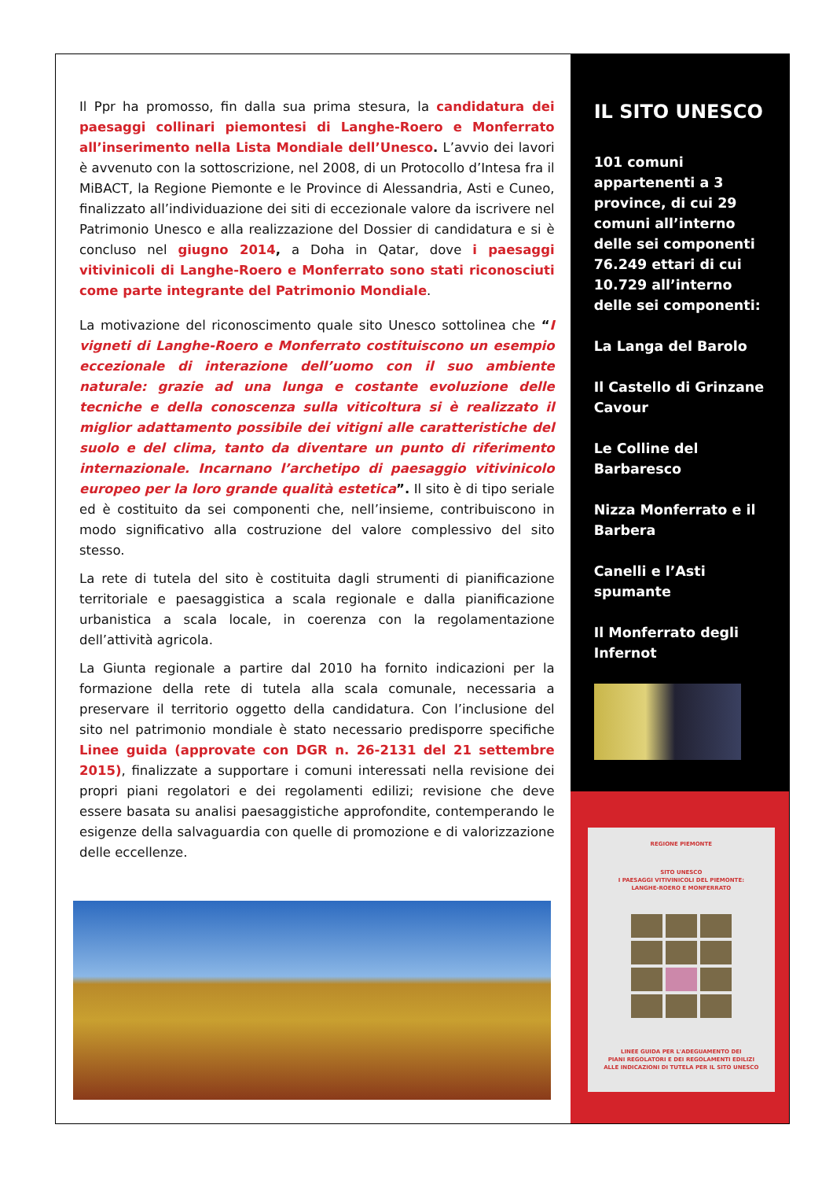Il Ppr ha promosso, fin dalla sua prima stesura, la candidatura dei paesaggi collinari piemontesi di Langhe-Roero e Monferrato all’inserimento nella Lista Mondiale dell’Unesco. L’avvio dei lavori è avvenuto con la sottoscrizione, nel 2008, di un Protocollo d’Intesa fra il MiBACT, la Regione Piemonte e le Province di Alessandria, Asti e Cuneo, finalizzato all’individuazione dei siti di eccezionale valore da iscrivere nel Patrimonio Unesco e alla realizzazione del Dossier di candidatura e si è concluso nel giugno 2014, a Doha in Qatar, dove i paesaggi vitivinicoli di Langhe-Roero e Monferrato sono stati riconosciuti come parte integrante del Patrimonio Mondiale.
La motivazione del riconoscimento quale sito Unesco sottolinea che “I vigneti di Langhe-Roero e Monferrato costituiscono un esempio eccezionale di interazione dell’uomo con il suo ambiente naturale: grazie ad una lunga e costante evoluzione delle tecniche e della conoscenza sulla viticoltura si è realizzato il miglior adattamento possibile dei vitigni alle caratteristiche del suolo e del clima, tanto da diventare un punto di riferimento internazionale. Incarnano l’archetipo di paesaggio vitivinicolo europeo per la loro grande qualità estetica”. Il sito è di tipo seriale ed è costituito da sei componenti che, nell’insieme, contribuiscono in modo significativo alla costruzione del valore complessivo del sito stesso.
La rete di tutela del sito è costituita dagli strumenti di pianificazione territoriale e paesaggistica a scala regionale e dalla pianificazione urbanistica a scala locale, in coerenza con la regolamentazione dell’attività agricola.
La Giunta regionale a partire dal 2010 ha fornito indicazioni per la formazione della rete di tutela alla scala comunale, necessaria a preservare il territorio oggetto della candidatura. Con l’inclusione del sito nel patrimonio mondiale è stato necessario predisporre specifiche Linee guida (approvate con DGR n. 26-2131 del 21 settembre 2015), finalizzate a supportare i comuni interessati nella revisione dei propri piani regolatori e dei regolamenti edilizi; revisione che deve essere basata su analisi paesaggistiche approfondite, contemperando le esigenze della salvaguardia con quelle di promozione e di valorizzazione delle eccellenze.
IL SITO UNESCO
101 comuni appartenenti a 3 province, di cui 29 comuni all’interno delle sei componenti 76.249 ettari di cui 10.729 all’interno delle sei componenti:
La Langa del Barolo
Il Castello di Grinzane Cavour
Le Colline del Barbaresco
Nizza Monferrato e il Barbera
Canelli e l’Asti spumante
Il Monferrato degli Infernot
REGIONE PIEMONTE
SITO UNESCO
I PAESAGGI VITIVINICOLI DEL PIEMONTE:
LANGHE-ROERO E MONFERRATO
LINEE GUIDA PER L'ADEGUAMENTO DEI
PIANI REGOLATORI E DEI REGOLAMENTI EDILIZI
ALLE INDICAZIONI DI TUTELA PER IL SITO UNESCO